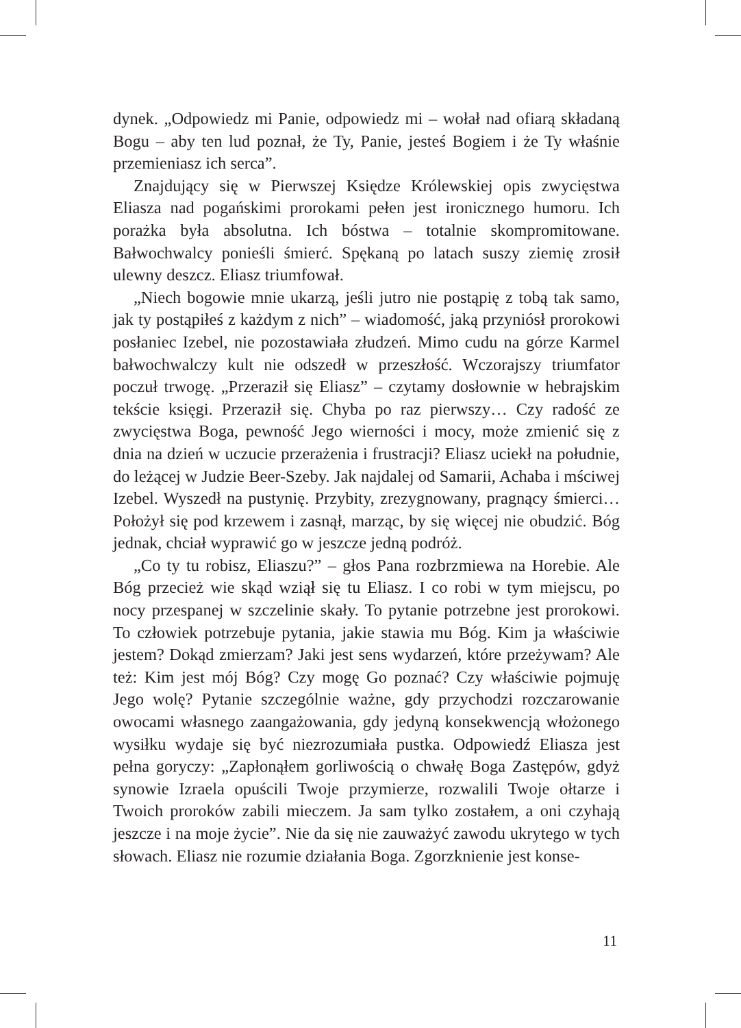dynek. „Odpowiedz mi Panie, odpowiedz mi – wołał nad ofiarą składaną Bogu – aby ten lud poznał, że Ty, Panie, jesteś Bogiem i że Ty właśnie przemieniasz ich serca”.
Znajdujący się w Pierwszej Księdze Królewskiej opis zwycięstwa Eliasza nad pogańskimi prorokami pełen jest ironicznego humoru. Ich porażka była absolutna. Ich bóstwa – totalnie skompromitowane. Bałwochwalcy ponieśli śmierć. Spękaną po latach suszy ziemię zrosił ulewny deszcz. Eliasz triumfował.
„Niech bogowie mnie ukarzą, jeśli jutro nie postąpię z tobą tak samo, jak ty postąpiłeś z każdym z nich” – wiadomość, jaką przyniósł prorokowi posłaniec Izebel, nie pozostawiała złudzeń. Mimo cudu na górze Karmel bałwochwalczy kult nie odszedł w przeszłość. Wczorajszy triumfator poczuł trwogę. „Przeraził się Eliasz” – czytamy dosłownie w hebrajskim tekście księgi. Przeraził się. Chyba po raz pierwszy… Czy radość ze zwycięstwa Boga, pewność Jego wierności i mocy, może zmienić się z dnia na dzień w uczucie przerażenia i frustracji? Eliasz uciekł na południe, do leżącej w Judzie Beer-Szeby. Jak najdalej od Samarii, Achaba i mściwej Izebel. Wyszedł na pustynię. Przybity, zrezygnowany, pragnący śmierci… Położył się pod krzewem i zasnął, marząc, by się więcej nie obudzić. Bóg jednak, chciał wyprawić go w jeszcze jedną podróż.
„Co ty tu robisz, Eliaszu?” – głos Pana rozbrzmiewa na Horebie. Ale Bóg przecież wie skąd wziął się tu Eliasz. I co robi w tym miejscu, po nocy przespanej w szczelinie skały. To pytanie potrzebne jest prorokowi. To człowiek potrzebuje pytania, jakie stawia mu Bóg. Kim ja właściwie jestem? Dokąd zmierzam? Jaki jest sens wydarzeń, które przeżywam? Ale też: Kim jest mój Bóg? Czy mogę Go poznać? Czy właściwie pojmuję Jego wolę? Pytanie szczególnie ważne, gdy przychodzi rozczarowanie owocami własnego zaangażowania, gdy jedyną konsekwencją włożonego wysiłku wydaje się być niezrozumiała pustka. Odpowiedź Eliasza jest pełna goryczy: „Zapłonąłem gorliwością o chwałę Boga Zastępów, gdyż synowie Izraela opuścili Twoje przymierze, rozwalili Twoje ołtarze i Twoich proroków zabili mieczem. Ja sam tylko zostałem, a oni czyhają jeszcze i na moje życie”. Nie da się nie zauważyć zawodu ukrytego w tych słowach. Eliasz nie rozumie działania Boga. Zgorzknienie jest konse-
11